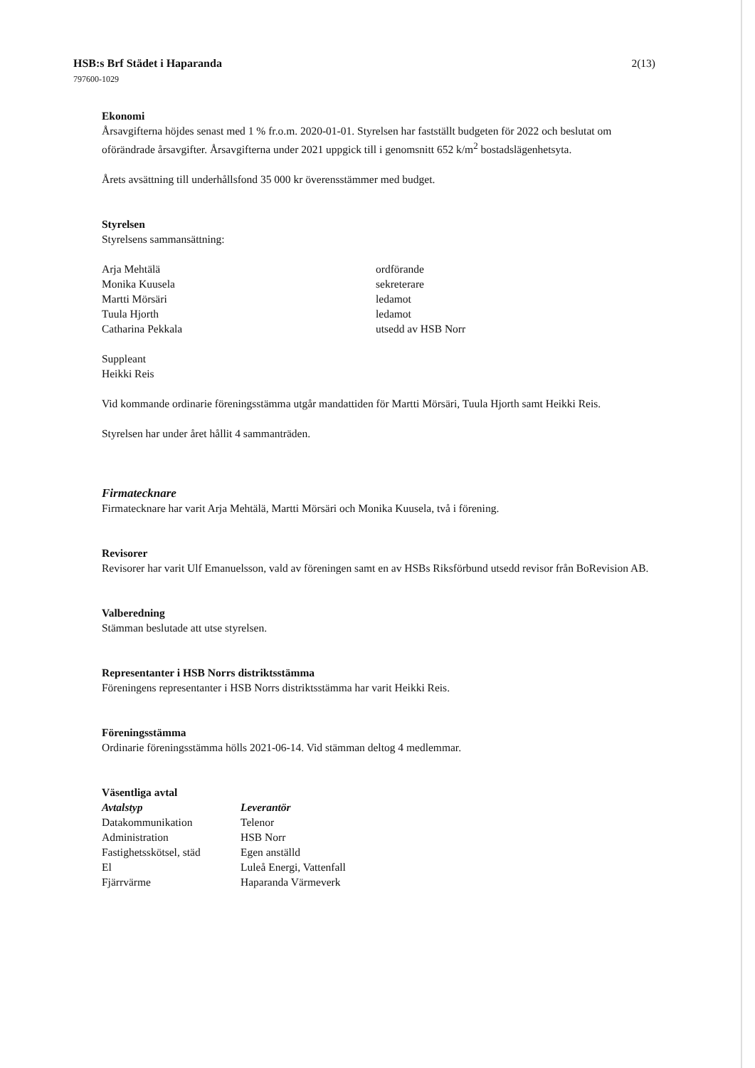HSB:s Brf Städet i Haparanda
797600-1029
2(13)
Ekonomi
Årsavgifterna höjdes senast med 1 % fr.o.m. 2020-01-01. Styrelsen har fastställt budgeten för 2022 och beslutat om oförändrade årsavgifter. Årsavgifterna under 2021 uppgick till i genomsnitt 652 k/m<sup>2</sup> bostadslägenhetsyta.
Årets avsättning till underhållsfond 35 000 kr överensstämmer med budget.
Styrelsen
Styrelsens sammansättning:
| Arja Mehtälä | ordförande |
| Monika Kuusela | sekreterare |
| Martti Mörsäri | ledamot |
| Tuula Hjorth | ledamot |
| Catharina Pekkala | utsedd av HSB Norr |
Suppleant
Heikki Reis
Vid kommande ordinarie föreningsstämma utgår mandattiden för Martti Mörsäri, Tuula Hjorth samt Heikki Reis.
Styrelsen har under året hållit 4 sammanträden.
Firmatecknare
Firmatecknare har varit Arja Mehtälä, Martti Mörsäri och Monika Kuusela, två i förening.
Revisorer
Revisorer har varit Ulf Emanuelsson, vald av föreningen samt en av HSBs Riksförbund utsedd revisor från BoRevision AB.
Valberedning
Stämman beslutade att utse styrelsen.
Representanter i HSB Norrs distriktsstämma
Föreningens representanter i HSB Norrs distriktsstämma har varit Heikki Reis.
Föreningsstämma
Ordinarie föreningsstämma hölls 2021-06-14. Vid stämman deltog 4 medlemmar.
Väsentliga avtal
| Avtalstyp | Leverantör |
| --- | --- |
| Datakommunikation | Telenor |
| Administration | HSB Norr |
| Fastighetsskötsel, städ | Egen anställd |
| El | Luleå Energi, Vattenfall |
| Fjärrvärme | Haparanda Värmeverk |